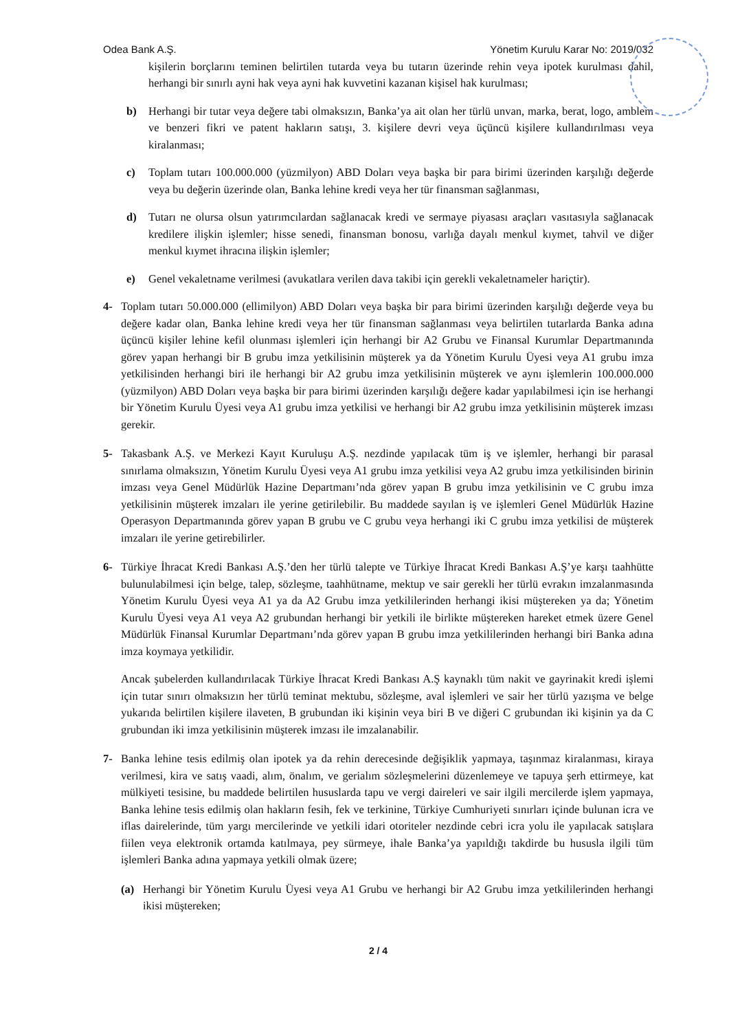Odea Bank A.Ş. Yönetim Kurulu Karar No: 2019/032
kişilerin borçlarını teminen belirtilen tutarda veya bu tutarın üzerinde rehin veya ipotek kurulması dahil, herhangi bir sınırlı ayni hak veya ayni hak kuvvetini kazanan kişisel hak kurulması;
b) Herhangi bir tutar veya değere tabi olmaksızın, Banka’ya ait olan her türlü unvan, marka, berat, logo, amblem ve benzeri fikri ve patent hakların satışı, 3. kişilere devri veya üçüncü kişilere kullandırılması veya kiralanması;
c) Toplam tutarı 100.000.000 (yüzmilyon) ABD Doları veya başka bir para birimi üzerinden karşılığı değerde veya bu değerin üzerinde olan, Banka lehine kredi veya her tür finansman sağlanması,
d) Tutarı ne olursa olsun yatırımcılardan sağlanacak kredi ve sermaye piyasası araçları vasıtasıyla sağlanacak kredilere ilişkin işlemler; hisse senedi, finansman bonosu, varlığa dayalı menkul kıymet, tahvil ve diğer menkul kıymet ihracına ilişkin işlemler;
e) Genel vekaletname verilmesi (avukatlara verilen dava takibi için gerekli vekaletnameler hariçtir).
4- Toplam tutarı 50.000.000 (ellimilyon) ABD Doları veya başka bir para birimi üzerinden karşılığı değerde veya bu değere kadar olan, Banka lehine kredi veya her tür finansman sağlanması veya belirtilen tutarlarda Banka adına üçüncü kişiler lehine kefil olunması işlemleri için herhangi bir A2 Grubu ve Finansal Kurumlar Departmanında görev yapan herhangi bir B grubu imza yetkilisinin müşterek ya da Yönetim Kurulu Üyesi veya A1 grubu imza yetkilisinden herhangi biri ile herhangi bir A2 grubu imza yetkilisinin müşterek ve aynı işlemlerin 100.000.000 (yüzmilyon) ABD Doları veya başka bir para birimi üzerinden karşılığı değere kadar yapılabilmesi için ise herhangi bir Yönetim Kurulu Üyesi veya A1 grubu imza yetkilisi ve herhangi bir A2 grubu imza yetkilisinin müşterek imzası gerekir.
5- Takasbank A.Ş. ve Merkezi Kayıt Kuruluşu A.Ş. nezdinde yapılacak tüm iş ve işlemler, herhangi bir parasal sınırlama olmaksızın, Yönetim Kurulu Üyesi veya A1 grubu imza yetkilisi veya A2 grubu imza yetkilisinden birinin imzası veya Genel Müdürlük Hazine Departmanı’nda görev yapan B grubu imza yetkilisinin ve C grubu imza yetkilisinin müşterek imzaları ile yerine getirilebilir. Bu maddede sayılan iş ve işlemleri Genel Müdürlük Hazine Operasyon Departmanında görev yapan B grubu ve C grubu veya herhangi iki C grubu imza yetkilisi de müşterek imzaları ile yerine getirebilirler.
6- Türkiye İhracat Kredi Bankası A.Ş.’den her türlü talepte ve Türkiye İhracat Kredi Bankası A.Ş’ye karşı taahhütte bulunulabilmesi için belge, talep, sözleşme, taahhütname, mektup ve sair gerekli her türlü evrakın imzalanmasında Yönetim Kurulu Üyesi veya A1 ya da A2 Grubu imza yetkililerinden herhangi ikisi müştereken ya da; Yönetim Kurulu Üyesi veya A1 veya A2 grubundan herhangi bir yetkili ile birlikte müştereken hareket etmek üzere Genel Müdürlük Finansal Kurumlar Departmanı’nda görev yapan B grubu imza yetkililerinden herhangi biri Banka adına imza koymaya yetkilidir.
Ancak şubelerden kullandırılacak Türkiye İhracat Kredi Bankası A.Ş kaynaklı tüm nakit ve gayrinakit kredi işlemi için tutar sınırı olmaksızın her türlü teminat mektubu, sözleşme, aval işlemleri ve sair her türlü yazışma ve belge yukarıda belirtilen kişilere ilaveten, B grubundan iki kişinin veya biri B ve diğeri C grubundan iki kişinin ya da C grubundan iki imza yetkilisinin müşterek imzası ile imzalanabilir.
7- Banka lehine tesis edilmiş olan ipotek ya da rehin derecesinde değişiklik yapmaya, taşınmaz kiralanması, kiraya verilmesi, kira ve satış vaadi, alım, önalım, ve gerialım sözleşmelerini düzenlemeye ve tapuya şerh ettirmeye, kat mülkiyeti tesisine, bu maddede belirtilen hususlarda tapu ve vergi daireleri ve sair ilgili mercilerde işlem yapmaya, Banka lehine tesis edilmiş olan hakların fesih, fek ve terkinine, Türkiye Cumhuriyeti sınırları içinde bulunan icra ve iflas dairelerinde, tüm yargı mercilerinde ve yetkili idari otoriteler nezdinde cebri icra yolu ile yapılacak satışlara fiilen veya elektronik ortamda katılmaya, pey sürmeye, ihale Banka’ya yapıldığı takdirde bu hususla ilgili tüm işlemleri Banka adına yapmaya yetkili olmak üzere;
(a) Herhangi bir Yönetim Kurulu Üyesi veya A1 Grubu ve herhangi bir A2 Grubu imza yetkililerinden herhangi ikisi müştereken;
2 / 4